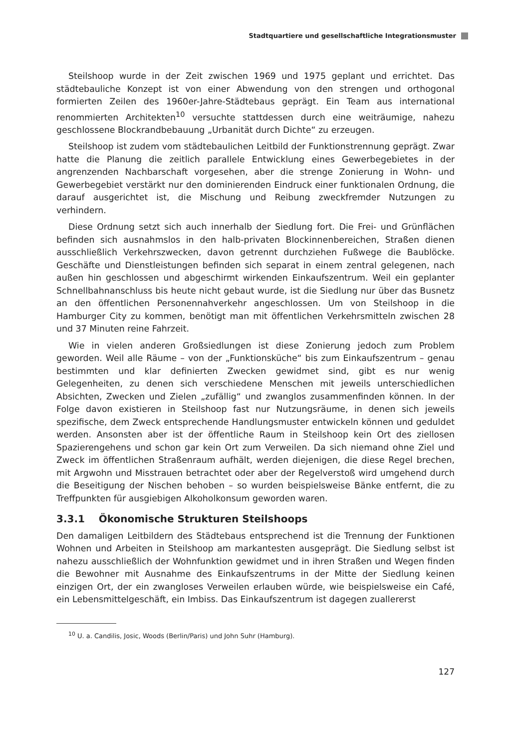Stadtquartiere und gesellschaftliche Integrationsmuster
Steilshoop wurde in der Zeit zwischen 1969 und 1975 geplant und errichtet. Das städtebauliche Konzept ist von einer Abwendung von den strengen und orthogonal formierten Zeilen des 1960er-Jahre-Städtebaus geprägt. Ein Team aus international renommierten Architekten<sup>10</sup> versuchte stattdessen durch eine weiträumige, nahezu geschlossene Blockrandbebauung „Urbanität durch Dichte“ zu erzeugen.
Steilshoop ist zudem vom städtebaulichen Leitbild der Funktionstrennung geprägt. Zwar hatte die Planung die zeitlich parallele Entwicklung eines Gewerbegebietes in der angrenzenden Nachbarschaft vorgesehen, aber die strenge Zonierung in Wohn- und Gewerbegebiet verstärkt nur den dominierenden Eindruck einer funktionalen Ordnung, die darauf ausgerichtet ist, die Mischung und Reibung zweckfremder Nutzungen zu verhindern.
Diese Ordnung setzt sich auch innerhalb der Siedlung fort. Die Frei- und Grünflächen befinden sich ausnahmslos in den halb-privaten Blockinnenbereichen, Straßen dienen ausschließlich Verkehrszwecken, davon getrennt durchziehen Fußwege die Baublöcke. Geschäfte und Dienstleistungen befinden sich separat in einem zentral gelegenen, nach außen hin geschlossen und abgeschirmt wirkenden Einkaufszentrum. Weil ein geplanter Schnellbahnanschluss bis heute nicht gebaut wurde, ist die Siedlung nur über das Busnetz an den öffentlichen Personennahverkehr angeschlossen. Um von Steilshoop in die Hamburger City zu kommen, benötigt man mit öffentlichen Verkehrsmitteln zwischen 28 und 37 Minuten reine Fahrzeit.
Wie in vielen anderen Großsiedlungen ist diese Zonierung jedoch zum Problem geworden. Weil alle Räume – von der „Funktionsküche“ bis zum Einkaufszentrum – genau bestimmten und klar definierten Zwecken gewidmet sind, gibt es nur wenig Gelegenheiten, zu denen sich verschiedene Menschen mit jeweils unterschiedlichen Absichten, Zwecken und Zielen „zufällig“ und zwanglos zusammenfinden können. In der Folge davon existieren in Steilshoop fast nur Nutzungsräume, in denen sich jeweils spezifische, dem Zweck entsprechende Handlungsmuster entwickeln können und geduldet werden. Ansonsten aber ist der öffentliche Raum in Steilshoop kein Ort des ziellosen Spazierengehens und schon gar kein Ort zum Verweilen. Da sich niemand ohne Ziel und Zweck im öffentlichen Straßenraum aufhält, werden diejenigen, die diese Regel brechen, mit Argwohn und Misstrauen betrachtet oder aber der Regelverstoß wird umgehend durch die Beseitigung der Nischen behoben – so wurden beispielsweise Bänke entfernt, die zu Treffpunkten für ausgiebigen Alkoholkonsum geworden waren.
3.3.1 Ökonomische Strukturen Steilshoops
Den damaligen Leitbildern des Städtebaus entsprechend ist die Trennung der Funktionen Wohnen und Arbeiten in Steilshoop am markantesten ausgeprägt. Die Siedlung selbst ist nahezu ausschließlich der Wohnfunktion gewidmet und in ihren Straßen und Wegen finden die Bewohner mit Ausnahme des Einkaufszentrums in der Mitte der Siedlung keinen einzigen Ort, der ein zwangloses Verweilen erlauben würde, wie beispielsweise ein Café, ein Lebensmittelgeschäft, ein Imbiss. Das Einkaufszentrum ist dagegen zuallererst
<sup>10</sup> U. a. Candilis, Josic, Woods (Berlin/Paris) und John Suhr (Hamburg).
127